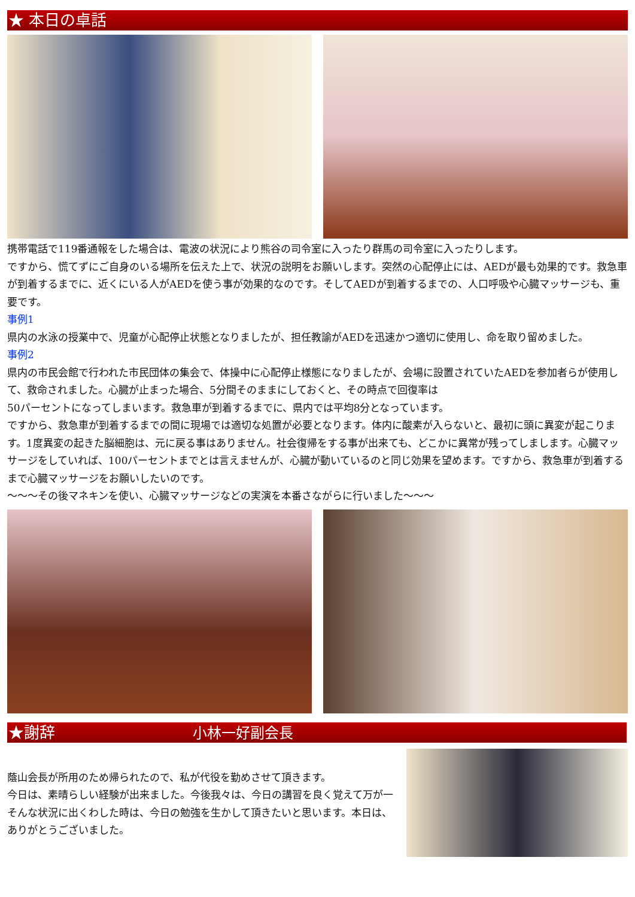★ 本日の卓話
携帯電話で119番通報をした場合は、電波の状況により熊谷の司令室に入ったり群馬の司令室に入ったりします。
ですから、慌てずにご自身のいる場所を伝えた上で、状況の説明をお願いします。突然の心配停止には、AEDが最も効果的です。救急車が到着するまでに、近くにいる人がAEDを使う事が効果的なのです。そしてAEDが到着するまでの、人口呼吸や心臓マッサージも、重要です。
事例1
県内の水泳の授業中で、児童が心配停止状態となりましたが、担任教諭がAEDを迅速かつ適切に使用し、命を取り留めました。
事例2
県内の市民会館で行われた市民団体の集会で、体操中に心配停止様態になりましたが、会場に設置されていたAEDを参加者らが使用して、救命されました。心臓が止まった場合、5分間そのままにしておくと、その時点で回復率は
50パーセントになってしまいます。救急車が到着するまでに、県内では平均8分となっています。
ですから、救急車が到着するまでの間に現場では適切な処置が必要となります。体内に酸素が入らないと、最初に頭に異変が起こります。1度異変の起きた脳細胞は、元に戻る事はありません。社会復帰をする事が出来ても、どこかに異常が残ってしまします。心臓マッサージをしていれば、100パーセントまでとは言えませんが、心臓が動いているのと同じ効果を望めます。ですから、救急車が到着するまで心臓マッサージをお願いしたいのです。
～～～その後マネキンを使い、心臓マッサージなどの実演を本番さながらに行いました～～～
★謝辞 小林一好副会長
蔭山会長が所用のため帰られたので、私が代役を勤めさせて頂きます。
今日は、素晴らしい経験が出来ました。今後我々は、今日の講習を良く覚えて万が一そんな状況に出くわした時は、今日の勉強を生かして頂きたいと思います。本日は、ありがとうございました。